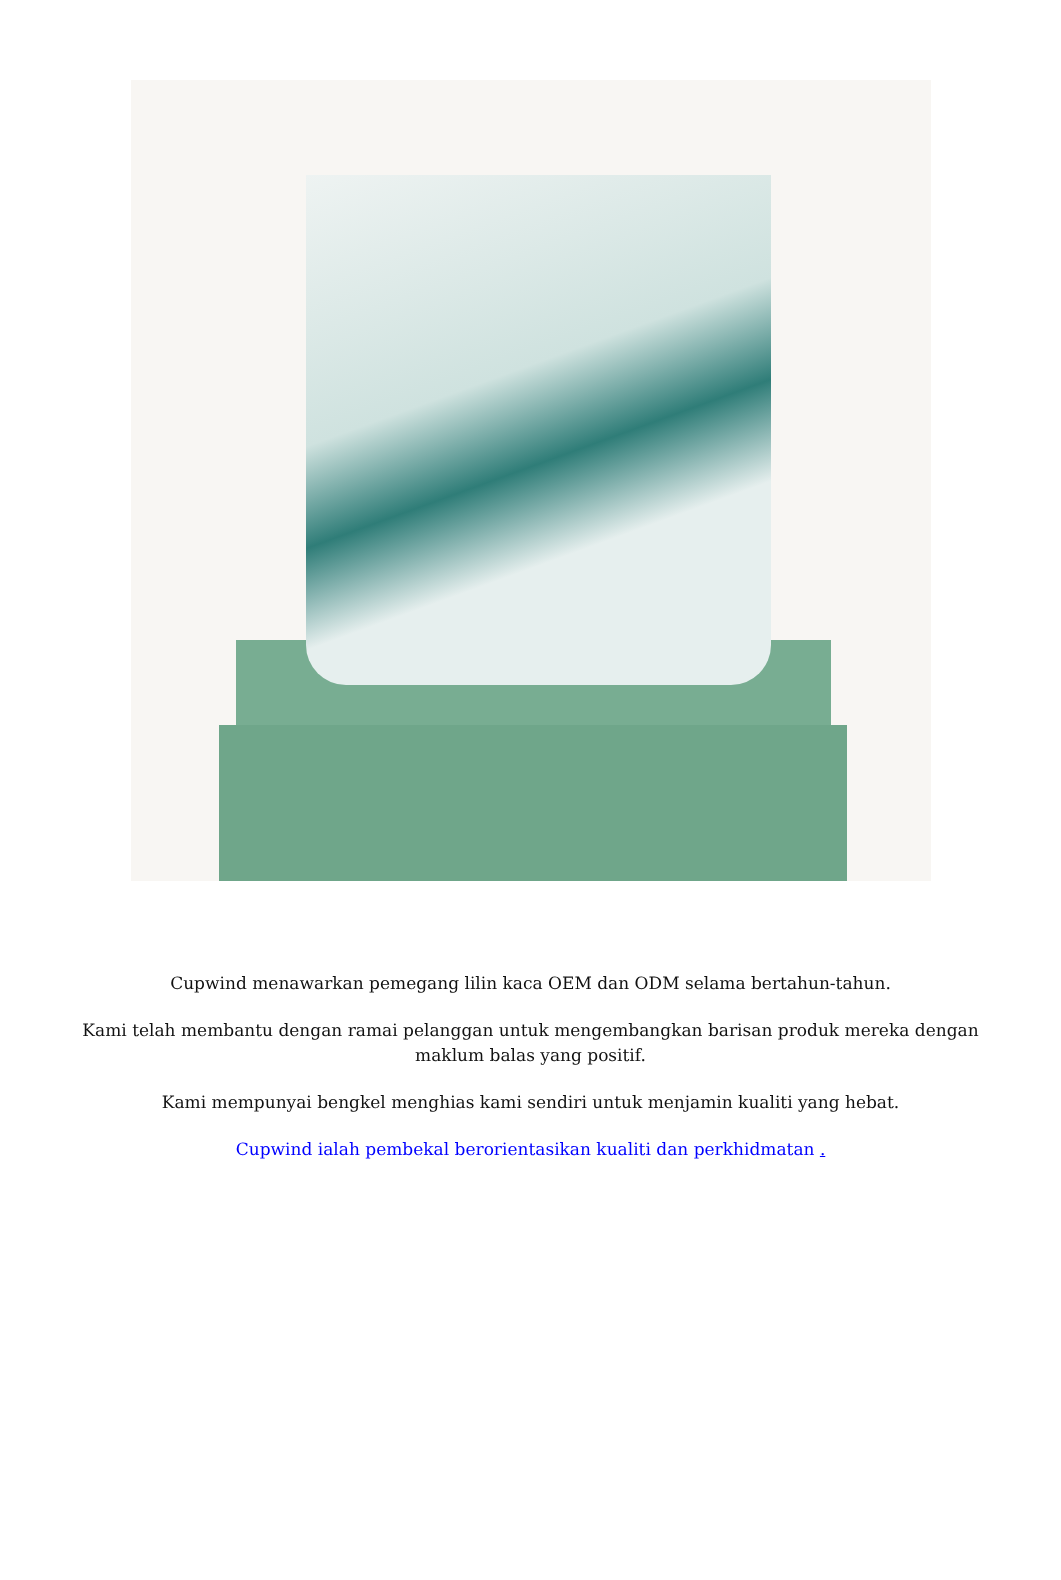Cupwind menawarkan pemegang lilin kaca OEM dan ODM selama bertahun-tahun.
Kami telah membantu dengan ramai pelanggan untuk mengembangkan barisan produk mereka dengan maklum balas yang positif.
Kami mempunyai bengkel menghias kami sendiri untuk menjamin kualiti yang hebat.
Cupwind ialah pembekal berorientasikan kualiti dan perkhidmatan .